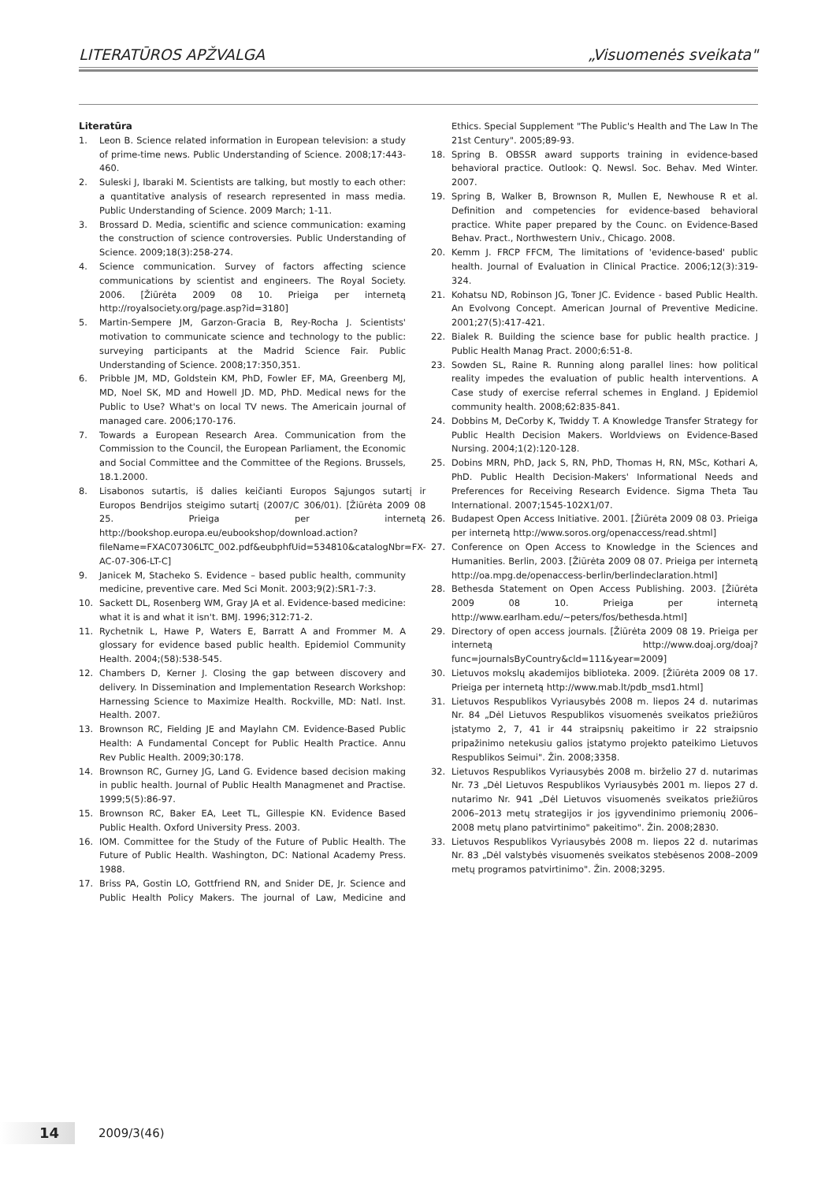LITERATŪROS APŽVALGA „Visuomenės sveikata"
Literatūra
1. Leon B. Science related information in European television: a study of prime-time news. Public Understanding of Science. 2008;17:443-460.
2. Suleski J, Ibaraki M. Scientists are talking, but mostly to each other: a quantitative analysis of research represented in mass media. Public Understanding of Science. 2009 March; 1-11.
3. Brossard D. Media, scientific and science communication: examing the construction of science controversies. Public Understanding of Science. 2009;18(3):258-274.
4. Science communication. Survey of factors affecting science communications by scientist and engineers. The Royal Society. 2006. [Žiūrėta 2009 08 10. Prieiga per internetą http://royalsociety.org/page.asp?id=3180]
5. Martin-Sempere JM, Garzon-Gracia B, Rey-Rocha J. Scientists' motivation to communicate science and technology to the public: surveying participants at the Madrid Science Fair. Public Understanding of Science. 2008;17:350,351.
6. Pribble JM, MD, Goldstein KM, PhD, Fowler EF, MA, Greenberg MJ, MD, Noel SK, MD and Howell JD. MD, PhD. Medical news for the Public to Use? What's on local TV news. The Americain journal of managed care. 2006;170-176.
7. Towards a European Research Area. Communication from the Commission to the Council, the European Parliament, the Economic and Social Committee and the Committee of the Regions. Brussels, 18.1.2000.
8. Lisabonos sutartis, iš dalies keičianti Europos Sąjungos sutartį ir Europos Bendrijos steigimo sutartį (2007/C 306/01). [Žiūrėta 2009 08 25. Prieiga per internetą http://bookshop.europa.eu/eubookshop/download.action?fileName=FXAC07306LTC_002.pdf&eubphfUid=534810&catalogNbr=FX-AC-07-306-LT-C]
9. Janicek M, Stacheko S. Evidence – based public health, community medicine, preventive care. Med Sci Monit. 2003;9(2):SR1-7:3.
10. Sackett DL, Rosenberg WM, Gray JA et al. Evidence-based medicine: what it is and what it isn't. BMJ. 1996;312:71-2.
11. Rychetnik L, Hawe P, Waters E, Barratt A and Frommer M. A glossary for evidence based public health. Epidemiol Community Health. 2004;(58):538-545.
12. Chambers D, Kerner J. Closing the gap between discovery and delivery. In Dissemination and Implementation Research Workshop: Harnessing Science to Maximize Health. Rockville, MD: Natl. Inst. Health. 2007.
13. Brownson RC, Fielding JE and Maylahn CM. Evidence-Based Public Health: A Fundamental Concept for Public Health Practice. Annu Rev Public Health. 2009;30:178.
14. Brownson RC, Gurney JG, Land G. Evidence based decision making in public health. Journal of Public Health Managmenet and Practise. 1999;5(5):86-97.
15. Brownson RC, Baker EA, Leet TL, Gillespie KN. Evidence Based Public Health. Oxford University Press. 2003.
16. IOM. Committee for the Study of the Future of Public Health. The Future of Public Health. Washington, DC: National Academy Press. 1988.
17. Briss PA, Gostin LO, Gottfriend RN, and Snider DE, Jr. Science and Public Health Policy Makers. The journal of Law, Medicine and Ethics. Special Supplement "The Public's Health and The Law In The 21st Century". 2005;89-93.
18. Spring B. OBSSR award supports training in evidence-based behavioral practice. Outlook: Q. Newsl. Soc. Behav. Med Winter. 2007.
19. Spring B, Walker B, Brownson R, Mullen E, Newhouse R et al. Definition and competencies for evidence-based behavioral practice. White paper prepared by the Counc. on Evidence-Based Behav. Pract., Northwestern Univ., Chicago. 2008.
20. Kemm J. FRCP FFCM, The limitations of 'evidence-based' public health. Journal of Evaluation in Clinical Practice. 2006;12(3):319-324.
21. Kohatsu ND, Robinson JG, Toner JC. Evidence - based Public Health. An Evolvong Concept. American Journal of Preventive Medicine. 2001;27(5):417-421.
22. Bialek R. Building the science base for public health practice. J Public Health Manag Pract. 2000;6:51-8.
23. Sowden SL, Raine R. Running along parallel lines: how political reality impedes the evaluation of public health interventions. A Case study of exercise referral schemes in England. J Epidemiol community health. 2008;62:835-841.
24. Dobbins M, DeCorby K, Twiddy T. A Knowledge Transfer Strategy for Public Health Decision Makers. Worldviews on Evidence-Based Nursing. 2004;1(2):120-128.
25. Dobins MRN, PhD, Jack S, RN, PhD, Thomas H, RN, MSc, Kothari A, PhD. Public Health Decision-Makers' Informational Needs and Preferences for Receiving Research Evidence. Sigma Theta Tau International. 2007;1545-102X1/07.
26. Budapest Open Access Initiative. 2001. [Žiūrėta 2009 08 03. Prieiga per internetą http://www.soros.org/openaccess/read.shtml]
27. Conference on Open Access to Knowledge in the Sciences and Humanities. Berlin, 2003. [Žiūrėta 2009 08 07. Prieiga per internetą http://oa.mpg.de/openaccess-berlin/berlindeclaration.html]
28. Bethesda Statement on Open Access Publishing. 2003. [Žiūrėta 2009 08 10. Prieiga per internetą http://www.earlham.edu/~peters/fos/bethesda.html]
29. Directory of open access journals. [Žiūrėta 2009 08 19. Prieiga per internetą http://www.doaj.org/doaj?func=journalsByCountry&cld=111&year=2009]
30. Lietuvos mokslų akademijos biblioteka. 2009. [Žiūrėta 2009 08 17. Prieiga per internetą http://www.mab.lt/pdb_msd1.html]
31. Lietuvos Respublikos Vyriausybės 2008 m. liepos 24 d. nutarimas Nr. 84 „Dėl Lietuvos Respublikos visuomenės sveikatos priežiūros įstatymo 2, 7, 41 ir 44 straipsnių pakeitimo ir 22 straipsnio pripažinimo netekusiu galios įstatymo projekto pateikimo Lietuvos Respublikos Seimui". Žin. 2008;3358.
32. Lietuvos Respublikos Vyriausybės 2008 m. birželio 27 d. nutarimas Nr. 73 „Dėl Lietuvos Respublikos Vyriausybės 2001 m. liepos 27 d. nutarimo Nr. 941 „Dėl Lietuvos visuomenės sveikatos priežiūros 2006–2013 metų strategijos ir jos įgyvendinimo priemonių 2006–2008 metų plano patvirtinimo" pakeitimo". Žin. 2008;2830.
33. Lietuvos Respublikos Vyriausybės 2008 m. liepos 22 d. nutarimas Nr. 83 „Dėl valstybės visuomenės sveikatos stebėsenos 2008–2009 metų programos patvirtinimo". Žin. 2008;3295.
14
2009/3(46)